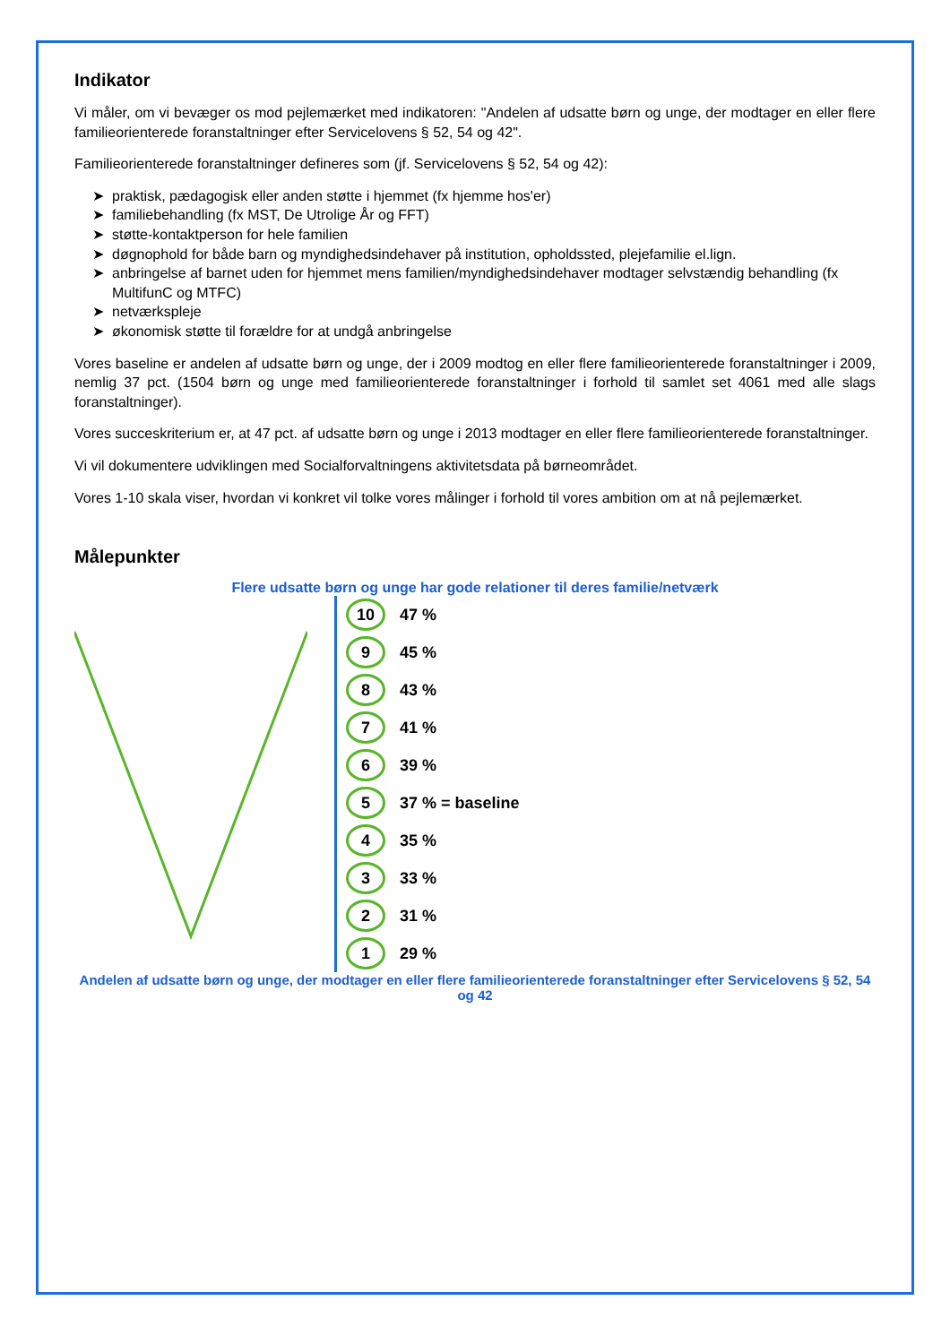Indikator
Vi måler, om vi bevæger os mod pejlemærket med indikatoren: "Andelen af udsatte børn og unge, der modtager en eller flere familieorienterede foranstaltninger efter Servicelovens § 52, 54 og 42".
Familieorienterede foranstaltninger defineres som (jf. Servicelovens § 52, 54 og 42):
➤ praktisk, pædagogisk eller anden støtte i hjemmet (fx hjemme hos'er)
➤ familiebehandling (fx MST, De Utrolige År og FFT)
➤ støtte-kontaktperson for hele familien
➤ døgnophold for både barn og myndighedsindehaver på institution, opholdssted, plejefamilie el.lign.
➤ anbringelse af barnet uden for hjemmet mens familien/myndighedsindehaver modtager selvstændig behandling (fx MultifunC og MTFC)
➤ netværkspleje
➤ økonomisk støtte til forældre for at undgå anbringelse
Vores baseline er andelen af udsatte børn og unge, der i 2009 modtog en eller flere familieorienterede foranstaltninger i 2009, nemlig 37 pct. (1504 børn og unge med familieorienterede foranstaltninger i forhold til samlet set 4061 med alle slags foranstaltninger).
Vores succeskriterium er, at 47 pct. af udsatte børn og unge i 2013 modtager en eller flere familieorienterede foranstaltninger.
Vi vil dokumentere udviklingen med Socialforvaltningens aktivitetsdata på børneområdet.
Vores 1-10 skala viser, hvordan vi konkret vil tolke vores målinger i forhold til vores ambition om at nå pejlemærket.
Målepunkter
Flere udsatte børn og unge har gode relationer til deres familie/netværk
1 29 %
2 31 %
3 33 %
4 35 %
5 37 % = baseline
6 39 %
7 41 %
8 43 %
9 45 %
10 47 %
Andelen af udsatte børn og unge, der modtager en eller flere familieorienterede foranstaltninger efter Servicelovens § 52, 54 og 42